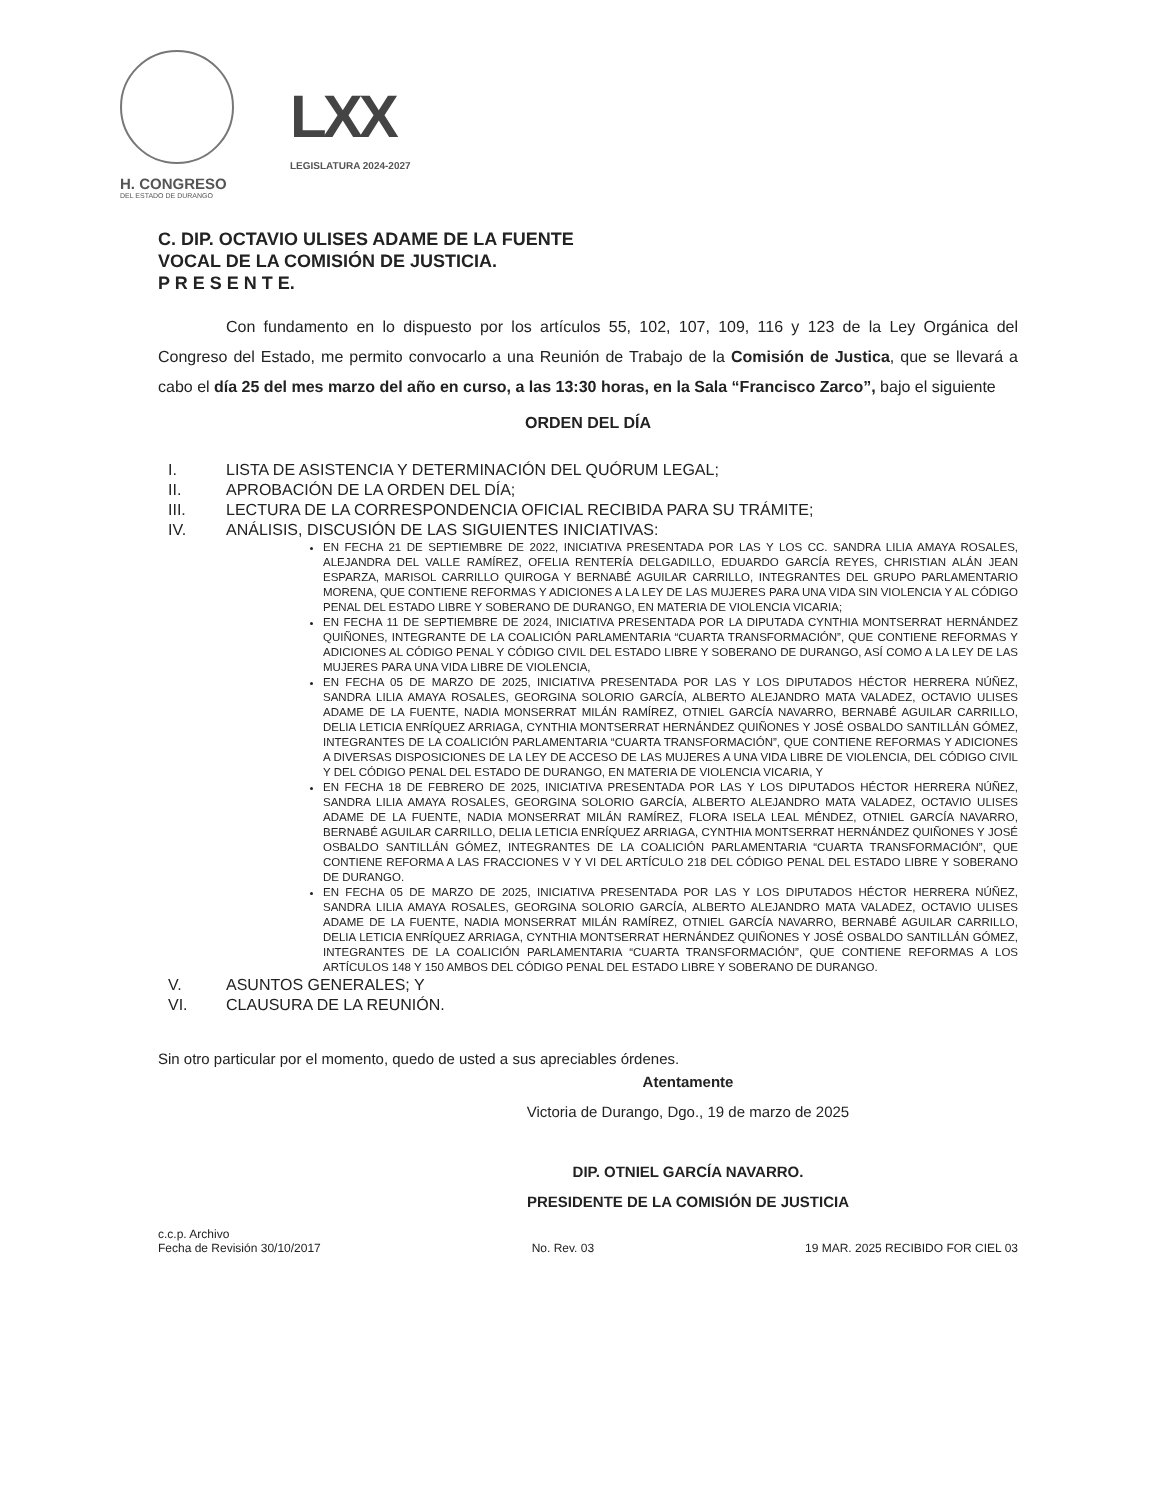H. CONGRESO
DEL ESTADO DE DURANGO
LXX
LEGISLATURA 2024-2027
C. DIP. OCTAVIO ULISES ADAME DE LA FUENTE
VOCAL DE LA COMISIÓN DE JUSTICIA.
P R E S E N T E.
Con fundamento en lo dispuesto por los artículos 55, 102, 107, 109, 116 y 123 de la Ley Orgánica del Congreso del Estado, me permito convocarlo a una Reunión de Trabajo de la Comisión de Justica, que se llevará a cabo el día 25 del mes marzo del año en curso, a las 13:30 horas, en la Sala “Francisco Zarco”, bajo el siguiente
ORDEN DEL DÍA
I. LISTA DE ASISTENCIA Y DETERMINACIÓN DEL QUÓRUM LEGAL;
II. APROBACIÓN DE LA ORDEN DEL DÍA;
III. LECTURA DE LA CORRESPONDENCIA OFICIAL RECIBIDA PARA SU TRÁMITE;
IV. ANÁLISIS, DISCUSIÓN DE LAS SIGUIENTES INICIATIVAS:
EN FECHA 21 DE SEPTIEMBRE DE 2022, INICIATIVA PRESENTADA POR LAS Y LOS CC. SANDRA LILIA AMAYA ROSALES, ALEJANDRA DEL VALLE RAMÍREZ, OFELIA RENTERÍA DELGADILLO, EDUARDO GARCÍA REYES, CHRISTIAN ALÁN JEAN ESPARZA, MARISOL CARRILLO QUIROGA Y BERNABÉ AGUILAR CARRILLO, INTEGRANTES DEL GRUPO PARLAMENTARIO MORENA, QUE CONTIENE REFORMAS Y ADICIONES A LA LEY DE LAS MUJERES PARA UNA VIDA SIN VIOLENCIA Y AL CÓDIGO PENAL DEL ESTADO LIBRE Y SOBERANO DE DURANGO, EN MATERIA DE VIOLENCIA VICARIA;
EN FECHA 11 DE SEPTIEMBRE DE 2024, INICIATIVA PRESENTADA POR LA DIPUTADA CYNTHIA MONTSERRAT HERNÁNDEZ QUIÑONES, INTEGRANTE DE LA COALICIÓN PARLAMENTARIA “CUARTA TRANSFORMACIÓN”, QUE CONTIENE REFORMAS Y ADICIONES AL CÓDIGO PENAL Y CÓDIGO CIVIL DEL ESTADO LIBRE Y SOBERANO DE DURANGO, ASÍ COMO A LA LEY DE LAS MUJERES PARA UNA VIDA LIBRE DE VIOLENCIA,
EN FECHA 05 DE MARZO DE 2025, INICIATIVA PRESENTADA POR LAS Y LOS DIPUTADOS HÉCTOR HERRERA NÚÑEZ, SANDRA LILIA AMAYA ROSALES, GEORGINA SOLORIO GARCÍA, ALBERTO ALEJANDRO MATA VALADEZ, OCTAVIO ULISES ADAME DE LA FUENTE, NADIA MONSERRAT MILÁN RAMÍREZ, OTNIEL GARCÍA NAVARRO, BERNABÉ AGUILAR CARRILLO, DELIA LETICIA ENRÍQUEZ ARRIAGA, CYNTHIA MONTSERRAT HERNÁNDEZ QUIÑONES Y JOSÉ OSBALDO SANTILLÁN GÓMEZ, INTEGRANTES DE LA COALICIÓN PARLAMENTARIA “CUARTA TRANSFORMACIÓN”, QUE CONTIENE REFORMAS Y ADICIONES A DIVERSAS DISPOSICIONES DE LA LEY DE ACCESO DE LAS MUJERES A UNA VIDA LIBRE DE VIOLENCIA, DEL CÓDIGO CIVIL Y DEL CÓDIGO PENAL DEL ESTADO DE DURANGO, EN MATERIA DE VIOLENCIA VICARIA, Y
EN FECHA 18 DE FEBRERO DE 2025, INICIATIVA PRESENTADA POR LAS Y LOS DIPUTADOS HÉCTOR HERRERA NÚÑEZ, SANDRA LILIA AMAYA ROSALES, GEORGINA SOLORIO GARCÍA, ALBERTO ALEJANDRO MATA VALADEZ, OCTAVIO ULISES ADAME DE LA FUENTE, NADIA MONSERRAT MILÁN RAMÍREZ, FLORA ISELA LEAL MÉNDEZ, OTNIEL GARCÍA NAVARRO, BERNABÉ AGUILAR CARRILLO, DELIA LETICIA ENRÍQUEZ ARRIAGA, CYNTHIA MONTSERRAT HERNÁNDEZ QUIÑONES Y JOSÉ OSBALDO SANTILLÁN GÓMEZ, INTEGRANTES DE LA COALICIÓN PARLAMENTARIA “CUARTA TRANSFORMACIÓN”, QUE CONTIENE REFORMA A LAS FRACCIONES V Y VI DEL ARTÍCULO 218 DEL CÓDIGO PENAL DEL ESTADO LIBRE Y SOBERANO DE DURANGO.
EN FECHA 05 DE MARZO DE 2025, INICIATIVA PRESENTADA POR LAS Y LOS DIPUTADOS HÉCTOR HERRERA NÚÑEZ, SANDRA LILIA AMAYA ROSALES, GEORGINA SOLORIO GARCÍA, ALBERTO ALEJANDRO MATA VALADEZ, OCTAVIO ULISES ADAME DE LA FUENTE, NADIA MONSERRAT MILÁN RAMÍREZ, OTNIEL GARCÍA NAVARRO, BERNABÉ AGUILAR CARRILLO, DELIA LETICIA ENRÍQUEZ ARRIAGA, CYNTHIA MONTSERRAT HERNÁNDEZ QUIÑONES Y JOSÉ OSBALDO SANTILLÁN GÓMEZ, INTEGRANTES DE LA COALICIÓN PARLAMENTARIA “CUARTA TRANSFORMACIÓN”, QUE CONTIENE REFORMAS A LOS ARTÍCULOS 148 Y 150 AMBOS DEL CÓDIGO PENAL DEL ESTADO LIBRE Y SOBERANO DE DURANGO.
V. ASUNTOS GENERALES; Y
VI. CLAUSURA DE LA REUNIÓN.
Sin otro particular por el momento, quedo de usted a sus apreciables órdenes.
Atentamente
Victoria de Durango, Dgo., 19 de marzo de 2025
DIP. OTNIEL GARCÍA NAVARRO.
PRESIDENTE DE LA COMISIÓN DE JUSTICIA
c.c.p. Archivo
Fecha de Revisión 30/10/2017
No. Rev. 03
19 MAR. 2025 RECIBIDO FOR CIEL 03